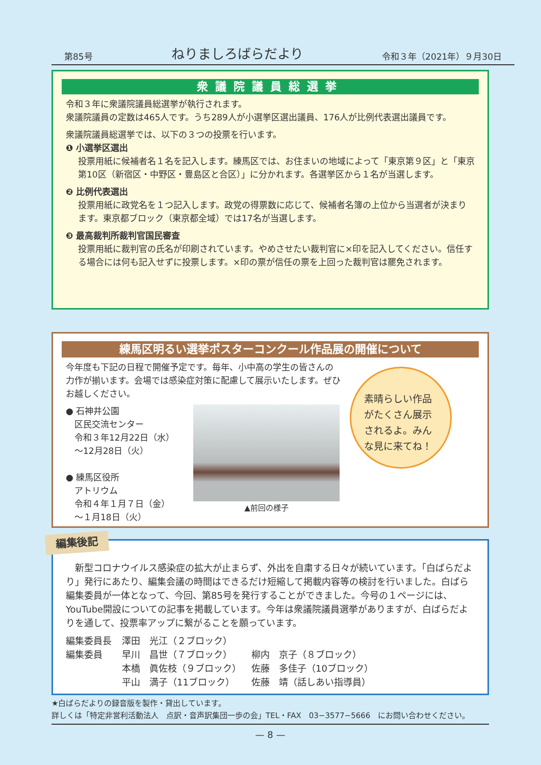第85号 ねりましろばらだより 令和３年（2021年）９月30日
衆議院議員総選挙
令和３年に衆議院議員総選挙が執行されます。
衆議院議員の定数は465人です。うち289人が小選挙区選出議員、176人が比例代表選出議員です。
衆議院議員総選挙では、以下の３つの投票を行います。
❶ 小選挙区選出
投票用紙に候補者名１名を記入します。練馬区では、お住まいの地域によって「東京第９区」と「東京第10区（新宿区・中野区・豊島区と合区）」に分かれます。各選挙区から１名が当選します。
❷ 比例代表選出
投票用紙に政党名を１つ記入します。政党の得票数に応じて、候補者名簿の上位から当選者が決まります。東京都ブロック（東京都全域）では17名が当選します。
❸ 最高裁判所裁判官国民審査
投票用紙に裁判官の氏名が印刷されています。やめさせたい裁判官に×印を記入してください。信任する場合には何も記入せずに投票します。×印の票が信任の票を上回った裁判官は罷免されます。
練馬区明るい選挙ポスターコンクール作品展の開催について
今年度も下記の日程で開催予定です。毎年、小中高の学生の皆さんの力作が揃います。会場では感染症対策に配慮して展示いたします。ぜひお越しください。
● 石神井公園
　区民交流センター
　令和３年12月22日（水）
　〜12月28日（火）
● 練馬区役所
　アトリウム
　令和４年１月７日（金）
　〜１月18日（火）
▲前回の様子
素晴らしい作品がたくさん展示されるよ。みんな見に来てね！
編集後記
新型コロナウイルス感染症の拡大が止まらず、外出を自粛する日々が続いています。「白ばらだより」発行にあたり、編集会議の時間はできるだけ短縮して掲載内容等の検討を行いました。白ばら編集委員が一体となって、今回、第85号を発行することができました。今号の１ページには、YouTube開設についての記事を掲載しています。今年は衆議院議員選挙がありますが、白ばらだよりを通して、投票率アップに繋がることを願っています。
| 編集委員長 | 澤田 光江（２ブロック） | |
| 編集委員 | 早川 昌世（７ブロック） | 柳内 京子（８ブロック） |
| | 本橋 眞佐枝（９ブロック） | 佐藤 多佳子（10ブロック） |
| | 平山 満子（11ブロック） | 佐藤 靖（話しあい指導員） |
★白ばらだよりの録音版を製作・貸出しています。
詳しくは「特定非営利活動法人　点訳・音声訳集団一歩の会」TEL・FAX　03−3577−5666　にお問い合わせください。
— 8 —